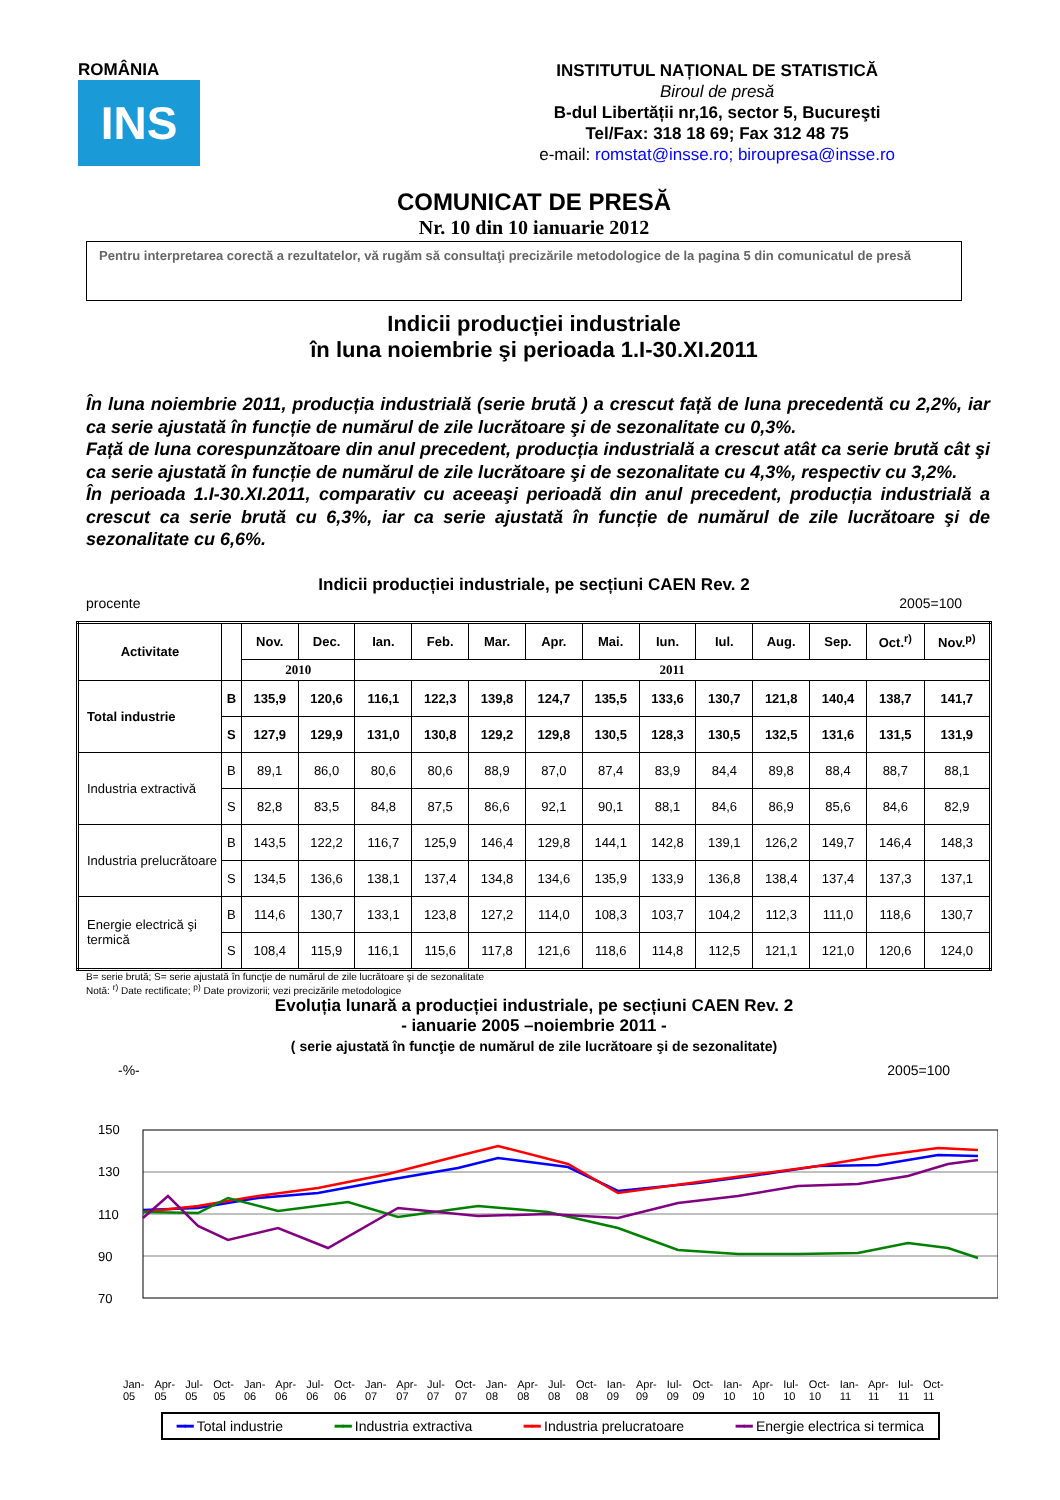ROMÂNIA
INS
INSTITUTUL NAȚIONAL DE STATISTICĂ
Biroul de presă
B-dul Libertății nr,16, sector 5, Bucureşti
Tel/Fax: 318 18 69; Fax 312 48 75
e-mail: romstat@insse.ro; biroupresa@insse.ro
COMUNICAT DE PRESĂ
Nr. 10 din 10 ianuarie 2012
Pentru interpretarea corectă a rezultatelor, vă rugăm să consultaţi precizările metodologice de la pagina 5 din comunicatul de presă
Indicii producției industriale
în luna noiembrie şi perioada 1.I-30.XI.2011
În luna noiembrie 2011, producția industrială (serie brută ) a crescut față de luna precedentă cu 2,2%, iar ca serie ajustată în funcție de numărul de zile lucrătoare şi de sezonalitate cu 0,3%.
Față de luna corespunzătoare din anul precedent, producția industrială a crescut atât ca serie brută cât şi ca serie ajustată în funcție de numărul de zile lucrătoare şi de sezonalitate cu 4,3%, respectiv cu 3,2%.
În perioada 1.I-30.XI.2011, comparativ cu aceeaşi perioadă din anul precedent, producția industrială a crescut ca serie brută cu 6,3%, iar ca serie ajustată în funcție de numărul de zile lucrătoare şi de sezonalitate cu 6,6%.
Indicii producției industriale, pe secțiuni CAEN Rev. 2
procente 2005=100
| Activitate | | Nov. | Dec. | Ian. | Feb. | Mar. | Apr. | Mai. | Iun. | Iul. | Aug. | Sep. | Oct.<sup>r)</sup> | Nov.<sup>p)</sup> |
| --- | --- | --- | --- | --- | --- | --- | --- | --- | --- | --- | --- | --- | --- | --- |
| | | 2010 | | 2011 | | | | | | | | | | |
| Total industrie | B | 135,9 | 120,6 | 116,1 | 122,3 | 139,8 | 124,7 | 135,5 | 133,6 | 130,7 | 121,8 | 140,4 | 138,7 | 141,7 |
| | S | 127,9 | 129,9 | 131,0 | 130,8 | 129,2 | 129,8 | 130,5 | 128,3 | 130,5 | 132,5 | 131,6 | 131,5 | 131,9 |
| Industria extractivă | B | 89,1 | 86,0 | 80,6 | 80,6 | 88,9 | 87,0 | 87,4 | 83,9 | 84,4 | 89,8 | 88,4 | 88,7 | 88,1 |
| | S | 82,8 | 83,5 | 84,8 | 87,5 | 86,6 | 92,1 | 90,1 | 88,1 | 84,6 | 86,9 | 85,6 | 84,6 | 82,9 |
| Industria prelucrătoare | B | 143,5 | 122,2 | 116,7 | 125,9 | 146,4 | 129,8 | 144,1 | 142,8 | 139,1 | 126,2 | 149,7 | 146,4 | 148,3 |
| | S | 134,5 | 136,6 | 138,1 | 137,4 | 134,8 | 134,6 | 135,9 | 133,9 | 136,8 | 138,4 | 137,4 | 137,3 | 137,1 |
| Energie electrică şi termică | B | 114,6 | 130,7 | 133,1 | 123,8 | 127,2 | 114,0 | 108,3 | 103,7 | 104,2 | 112,3 | 111,0 | 118,6 | 130,7 |
| | S | 108,4 | 115,9 | 116,1 | 115,6 | 117,8 | 121,6 | 118,6 | 114,8 | 112,5 | 121,1 | 121,0 | 120,6 | 124,0 |
B= serie brută; S= serie ajustată în funcţie de numărul de zile lucrătoare şi de sezonalitate
Notă: <sup>r)</sup> Date rectificate; <sup>p)</sup> Date provizorii; vezi precizările metodologice
Evoluția lunară a producției industriale, pe secțiuni CAEN Rev. 2
- ianuarie 2005 –noiembrie 2011 -
( serie ajustată în funcţie de numărul de zile lucrătoare şi de sezonalitate)
-%- 2005=100
150
130
110
90
70
Jan-05 Apr-05 Jul-05 Oct-05 Jan-06 Apr-06 Jul-06 Oct-06 Jan-07 Apr-07 Jul-07 Oct-07 Jan-08 Apr-08 Jul-08 Oct-08 Ian-09 Apr-09 Iul-09 Oct-09 Ian-10 Apr-10 Iul-10 Oct-10 Ian-11 Apr-11 Iul-11 Oct-11
━━ Total industrie ━━ Industria extractiva ━━ Industria prelucratoare ━━ Energie electrica si termica